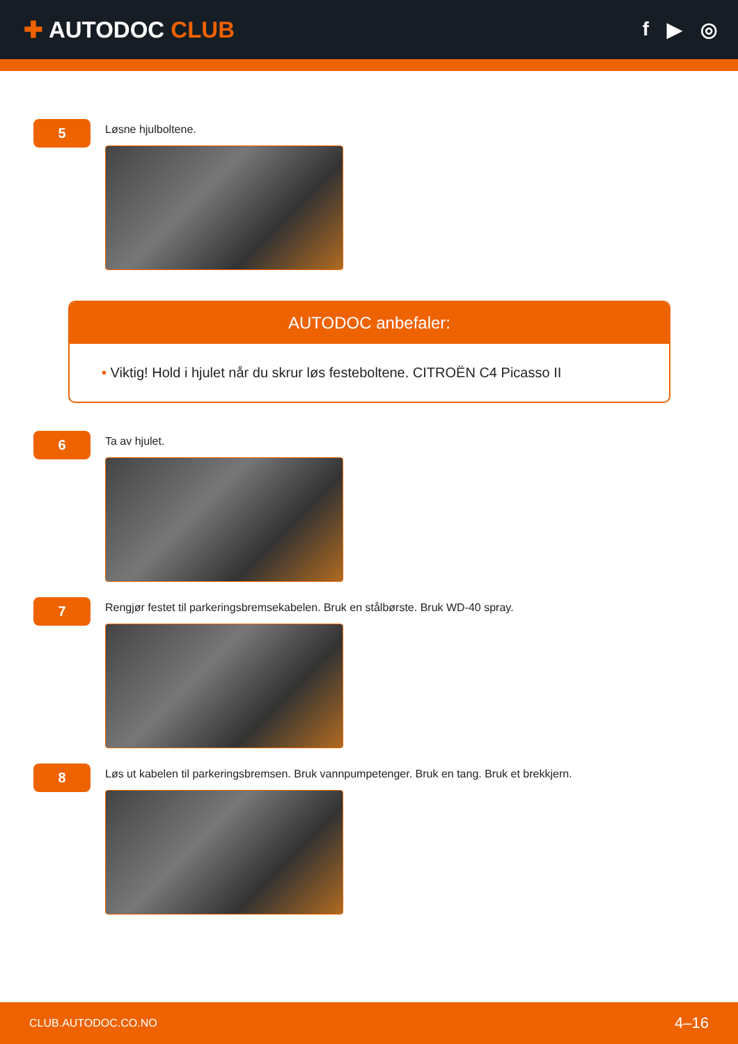✚ AUTODOC CLUB
f ▶ ◎
5
Løsne hjulboltene.
AUTODOC anbefaler:
• Viktig! Hold i hjulet når du skrur løs festeboltene. CITROËN C4 Picasso II
6
Ta av hjulet.
7
Rengjør festet til parkeringsbremsekabelen. Bruk en stålbørste. Bruk WD-40 spray.
8
Løs ut kabelen til parkeringsbremsen. Bruk vannpumpetenger. Bruk en tang. Bruk et brekkjern.
CLUB.AUTODOC.CO.NO 4–16